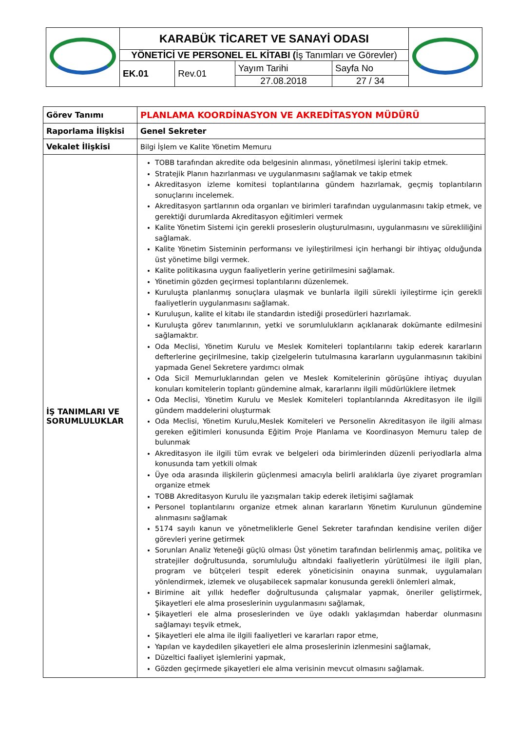| | KARABÜK TİCARET VE SANAYİ ODASI | | | | |
| | YÖNETİCİ VE PERSONEL EL KİTABI ( İş Tanımları ve Görevler) | | | | |
| | EK.01 | Rev.01 | Yayım Tarihi | Sayfa No | |
| | | | 27.08.2018 | 27 / 34 | |
| Görev Tanımı | PLANLAMA KOORDİNASYON VE AKREDİTASYON MÜDÜRÜ |
| Raporlama İlişkisi | Genel Sekreter |
| Vekalet İlişkisi | Bilgi İşlem ve Kalite Yönetim Memuru |
| İŞ TANIMLARI VE SORUMLULUKLAR | TOBB tarafından akredite oda belgesinin alınması, yönetilmesi işlerini takip etmek. Stratejik Planın hazırlanması ve uygulanmasını sağlamak ve takip etmek Akreditasyon izleme komitesi toplantılarına gündem hazırlamak, geçmiş toplantıların sonuçlarını incelemek. Akreditasyon şartlarının oda organları ve birimleri tarafından uygulanmasını takip etmek, ve gerektiği durumlarda Akreditasyon eğitimleri vermek Kalite Yönetim Sistemi için gerekli proseslerin oluşturulmasını, uygulanmasını ve sürekliliğini sağlamak. Kalite Yönetim Sisteminin performansı ve iyileştirilmesi için herhangi bir ihtiyaç olduğunda üst yönetime bilgi vermek. Kalite politikasına uygun faaliyetlerin yerine getirilmesini sağlamak. Yönetimin gözden geçirmesi toplantılarını düzenlemek. Kuruluşta planlanmış sonuçlara ulaşmak ve bunlarla ilgili sürekli iyileştirme için gerekli faaliyetlerin uygulanmasını sağlamak. Kuruluşun, kalite el kitabı ile standardın istediği prosedürleri hazırlamak. Kuruluşta görev tanımlarının, yetki ve sorumlulukların açıklanarak dokümante edilmesini sağlamaktır. Oda Meclisi, Yönetim Kurulu ve Meslek Komiteleri toplantılarını takip ederek kararların defterlerine geçirilmesine, takip çizelgelerin tutulmasına kararların uygulanmasının takibini yapmada Genel Sekretere yardımcı olmak Oda Sicil Memurluklarından gelen ve Meslek Komitelerinin görüşüne ihtiyaç duyulan konuları komitelerin toplantı gündemine almak, kararlarını ilgili müdürlüklere iletmek Oda Meclisi, Yönetim Kurulu ve Meslek Komiteleri toplantılarında Akreditasyon ile ilgili gündem maddelerini oluşturmak Oda Meclisi, Yönetim Kurulu,Meslek Komiteleri ve Personelin Akreditasyon ile ilgili alması gereken eğitimleri konusunda Eğitim Proje Planlama ve Koordinasyon Memuru talep de bulunmak Akreditasyon ile ilgili tüm evrak ve belgeleri oda birimlerinden düzenli periyodlarla alma konusunda tam yetkili olmak Üye oda arasında ilişkilerin güçlenmesi amacıyla belirli aralıklarla üye ziyaret programları organize etmek TOBB Akreditasyon Kurulu ile yazışmaları takip ederek iletişimi sağlamak Personel toplantılarını organize etmek alınan kararların Yönetim Kurulunun gündemine alınmasını sağlamak 5174 sayılı kanun ve yönetmeliklerle Genel Sekreter tarafından kendisine verilen diğer görevleri yerine getirmek Sorunları Analiz Yeteneği güçlü olması Üst yönetim tarafından belirlenmiş amaç, politika ve stratejiler doğrultusunda, sorumluluğu altındaki faaliyetlerin yürütülmesi ile ilgili plan, program ve bütçeleri tespit ederek yöneticisinin onayına sunmak, uygulamaları yönlendirmek, izlemek ve oluşabilecek sapmalar konusunda gerekli önlemleri almak, Birimine ait yıllık hedefler doğrultusunda çalışmalar yapmak, öneriler geliştirmek, Şikayetleri ele alma proseslerinin uygulanmasını sağlamak, Şikayetleri ele alma proseslerinden ve üye odaklı yaklaşımdan haberdar olunmasını sağlamayı teşvik etmek, Şikayetleri ele alma ile ilgili faaliyetleri ve kararları rapor etme, Yapılan ve kaydedilen şikayetleri ele alma proseslerinin izlenmesini sağlamak, Düzeltici faaliyet işlemlerini yapmak, Gözden geçirmede şikayetleri ele alma verisinin mevcut olmasını sağlamak. |